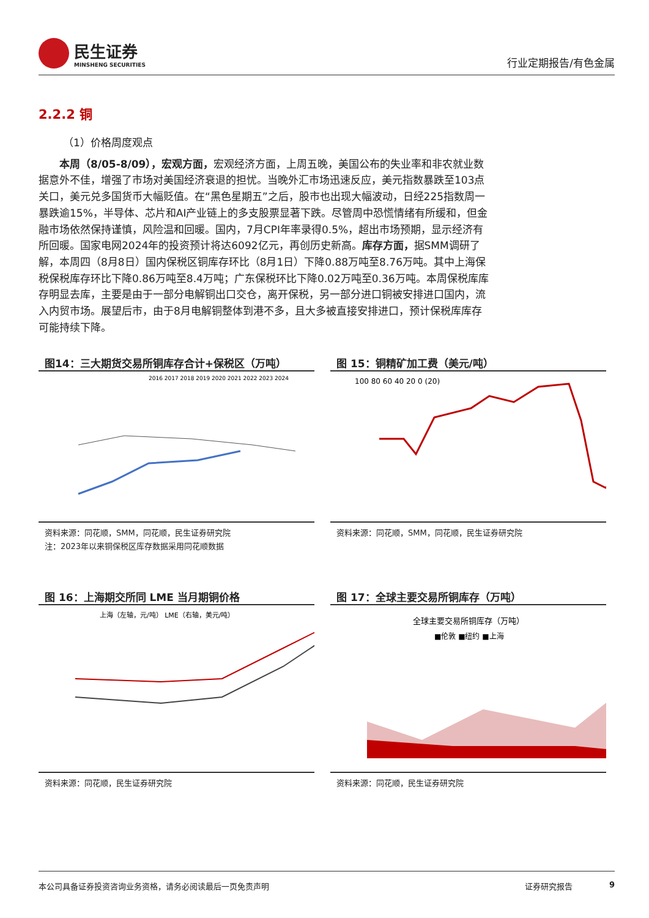民生证券
MINSHENG SECURITIES
行业定期报告/有色金属
2.2.2 铜
（1）价格周度观点
本周（8/05-8/09），宏观方面，宏观经济方面，上周五晚，美国公布的失业率和非农就业数据意外不佳，增强了市场对美国经济衰退的担忧。当晚外汇市场迅速反应，美元指数暴跌至103点关口，美元兑多国货币大幅贬值。在“黑色星期五”之后，股市也出现大幅波动，日经225指数周一暴跌逾15%，半导体、芯片和AI产业链上的多支股票显著下跌。尽管周中恐慌情绪有所缓和，但金融市场依然保持谨慎，风险温和回暖。国内，7月CPI年率录得0.5%，超出市场预期，显示经济有所回暖。国家电网2024年的投资预计将达6092亿元，再创历史新高。库存方面，据SMM调研了解，本周四（8月8日）国内保税区铜库存环比（8月1日）下降0.88万吨至8.76万吨。其中上海保税保税库存环比下降0.86万吨至8.4万吨；广东保税环比下降0.02万吨至0.36万吨。本周保税库库存明显去库，主要是由于一部分电解铜出口交仓，离开保税，另一部分进口铜被安排进口国内，流入内贸市场。展望后市，由于8月电解铜整体到港不多，且大多被直接安排进口，预计保税库库存可能持续下降。
图14：三大期货交易所铜库存合计+保税区（万吨）
2016 2017 2018 2019 2020 2021 2022 2023 2024
资料来源：同花顺，SMM，同花顺，民生证券研究院
注：2023年以来铜保税区库存数据采用同花顺数据
图 15：铜精矿加工费（美元/吨）
100 80 60 40 20 0 (20)
资料来源：同花顺，SMM，同花顺，民生证券研究院
图 16：上海期交所同 LME 当月期铜价格
上海（左轴，元/吨） LME（右轴，美元/吨）
资料来源：同花顺，民生证券研究院
图 17：全球主要交易所铜库存（万吨）
全球主要交易所铜库存（万吨）
■伦敦 ■纽约 ■上海
资料来源：同花顺，民生证券研究院
本公司具备证券投资咨询业务资格，请务必阅读最后一页免责声明 证券研究报告 9